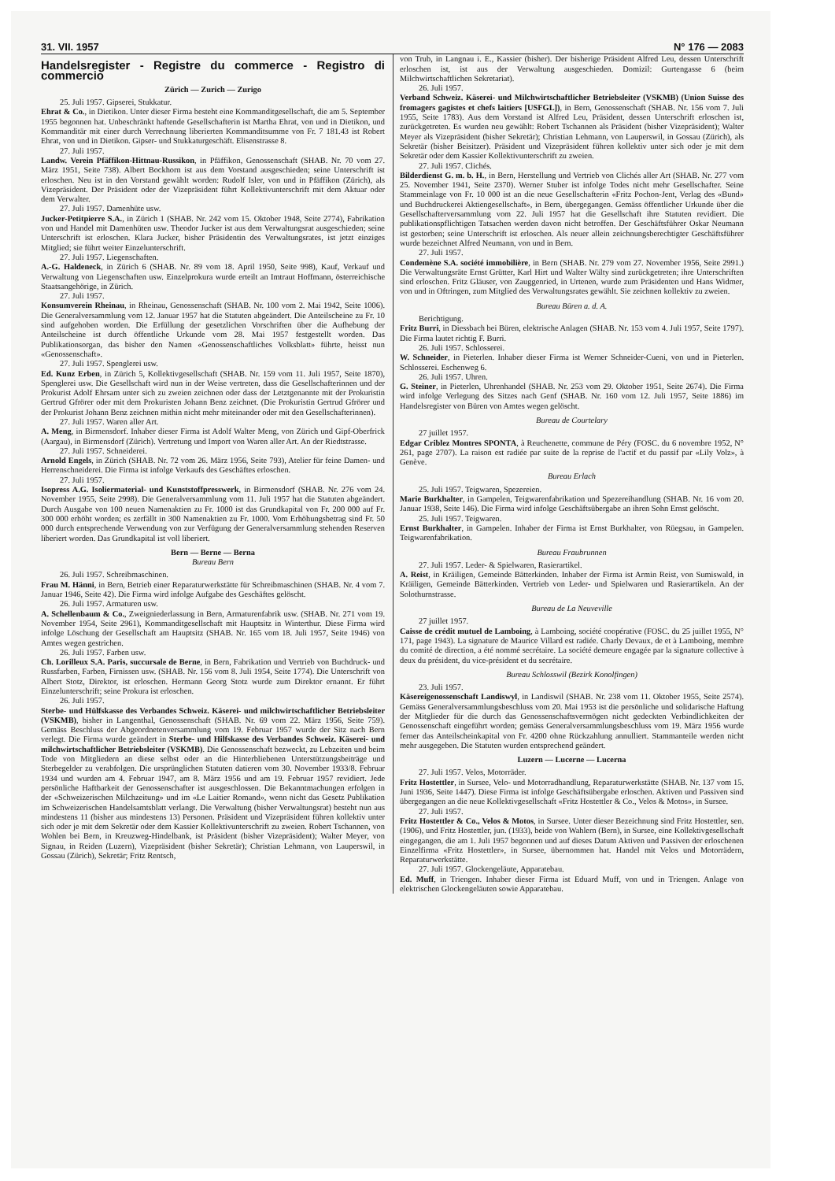31. VII. 1957 N° 176 — 2083
Handelsregister - Registre du commerce - Registro di commercio
Zürich — Zurich — Zurigo
25. Juli 1957. Gipserei, Stukkatur.
Ehrat & Co., in Dietikon. Unter dieser Firma besteht eine Kommanditgesellschaft, die am 5. September 1955 begonnen hat. Unbeschränkt haftende Gesellschafterin ist Martha Ehrat, von und in Dietikon, und Kommanditär mit einer durch Verrechnung liberierten Kommanditsumme von Fr. 7 181.43 ist Robert Ehrat, von und in Dietikon. Gipser- und Stukkaturgeschäft. Elisenstrasse 8.
27. Juli 1957.
Landw. Verein Pfäffikon-Hittnau-Russikon, in Pfäffikon, Genossenschaft (SHAB. Nr. 70 vom 27. März 1951, Seite 738). Albert Bockhorn ist aus dem Vorstand ausgeschieden; seine Unterschrift ist erloschen. Neu ist in den Vorstand gewählt worden: Rudolf Isler, von und in Pfäffikon (Zürich), als Vizepräsident. Der Präsident oder der Vizepräsident führt Kollektivunterschrift mit dem Aktuar oder dem Verwalter.
27. Juli 1957. Damenhüte usw.
Jucker-Petitpierre S.A., in Zürich 1 (SHAB. Nr. 242 vom 15. Oktober 1948, Seite 2774), Fabrikation von und Handel mit Damenhüten usw. Theodor Jucker ist aus dem Verwaltungsrat ausgeschieden; seine Unterschrift ist erloschen. Klara Jucker, bisher Präsidentin des Verwaltungsrates, ist jetzt einziges Mitglied; sie führt weiter Einzelunterschrift.
27. Juli 1957. Liegenschaften.
A.-G. Haldeneck, in Zürich 6 (SHAB. Nr. 89 vom 18. April 1950, Seite 998), Kauf, Verkauf und Verwaltung von Liegenschaften usw. Einzelprokura wurde erteilt an Imtraut Hoffmann, österreichische Staatsangehörige, in Zürich.
27. Juli 1957.
Konsumverein Rheinau, in Rheinau, Genossenschaft (SHAB. Nr. 100 vom 2. Mai 1942, Seite 1006). Die Generalversammlung vom 12. Januar 1957 hat die Statuten abgeändert. Die Anteilscheine zu Fr. 10 sind aufgehoben worden. Die Erfüllung der gesetzlichen Vorschriften über die Aufhebung der Anteilscheine ist durch öffentliche Urkunde vom 28. Mai 1957 festgestellt worden. Das Publikationsorgan, das bisher den Namen «Genossenschaftliches Volksblatt» führte, heisst nun «Genossenschaft».
27. Juli 1957. Spenglerei usw.
Ed. Kunz Erben, in Zürich 5, Kollektivgesellschaft (SHAB. Nr. 159 vom 11. Juli 1957, Seite 1870), Spenglerei usw. Die Gesellschaft wird nun in der Weise vertreten, dass die Gesellschafterinnen und der Prokurist Adolf Ehrsam unter sich zu zweien zeichnen oder dass der Letztgenannte mit der Prokuristin Gertrud Gfrörer oder mit dem Prokuristen Johann Benz zeichnet. (Die Prokuristin Gertrud Gfrörer und der Prokurist Johann Benz zeichnen mithin nicht mehr miteinander oder mit den Gesellschafterinnen).
27. Juli 1957. Waren aller Art.
A. Meng, in Birmensdorf. Inhaber dieser Firma ist Adolf Walter Meng, von Zürich und Gipf-Oberfrick (Aargau), in Birmensdorf (Zürich). Vertretung und Import von Waren aller Art. An der Riedtstrasse.
27. Juli 1957. Schneiderei.
Arnold Engels, in Zürich (SHAB. Nr. 72 vom 26. März 1956, Seite 793), Atelier für feine Damen- und Herrenschneiderei. Die Firma ist infolge Verkaufs des Geschäftes erloschen.
27. Juli 1957.
Isopress A.G. Isoliermaterial- und Kunststoffpresswerk, in Birmensdorf (SHAB. Nr. 276 vom 24. November 1955, Seite 2998). Die Generalversammlung vom 11. Juli 1957 hat die Statuten abgeändert. Durch Ausgabe von 100 neuen Namenaktien zu Fr. 1000 ist das Grundkapital von Fr. 200 000 auf Fr. 300 000 erhöht worden; es zerfällt in 300 Namenaktien zu Fr. 1000. Vom Erhöhungsbetrag sind Fr. 50 000 durch entsprechende Verwendung von zur Verfügung der Generalversammlung stehenden Reserven liberiert worden. Das Grundkapital ist voll liberiert.
Bern — Berne — Berna
Bureau Bern
26. Juli 1957. Schreibmaschinen.
Frau M. Hänni, in Bern, Betrieb einer Reparaturwerkstätte für Schreibmaschinen (SHAB. Nr. 4 vom 7. Januar 1946, Seite 42). Die Firma wird infolge Aufgabe des Geschäftes gelöscht.
26. Juli 1957. Armaturen usw.
A. Schellenbaum & Co., Zweigniederlassung in Bern, Armaturenfabrik usw. (SHAB. Nr. 271 vom 19. November 1954, Seite 2961), Kommanditgesellschaft mit Hauptsitz in Winterthur. Diese Firma wird infolge Löschung der Gesellschaft am Hauptsitz (SHAB. Nr. 165 vom 18. Juli 1957, Seite 1946) von Amtes wegen gestrichen.
26. Juli 1957. Farben usw.
Ch. Lorilleux S.A. Paris, succursale de Berne, in Bern, Fabrikation und Vertrieb von Buchdruck- und Russfarben, Farben, Firnissen usw. (SHAB. Nr. 156 vom 8. Juli 1954, Seite 1774). Die Unterschrift von Albert Stotz, Direktor, ist erloschen. Hermann Georg Stotz wurde zum Direktor ernannt. Er führt Einzelunterschrift; seine Prokura ist erloschen.
26. Juli 1957.
Sterbe- und Hülfskasse des Verbandes Schweiz. Käserei- und milchwirtschaftlicher Betriebsleiter (VSKMB), bisher in Langenthal, Genossenschaft (SHAB. Nr. 69 vom 22. März 1956, Seite 759). Gemäss Beschluss der Abgeordnetenversammlung vom 19. Februar 1957 wurde der Sitz nach Bern verlegt. Die Firma wurde geändert in Sterbe- und Hilfskasse des Verbandes Schweiz. Käserei- und milchwirtschaftlicher Betriebsleiter (VSKMB). Die Genossenschaft bezweckt, zu Lebzeiten und beim Tode von Mitgliedern an diese selbst oder an die Hinterbliebenen Unterstützungsbeiträge und Sterbegelder zu verabfolgen. Die ursprünglichen Statuten datieren vom 30. November 1933/8. Februar 1934 und wurden am 4. Februar 1947, am 8. März 1956 und am 19. Februar 1957 revidiert. Jede persönliche Haftbarkeit der Genossenschafter ist ausgeschlossen. Die Bekanntmachungen erfolgen in der «Schweizerischen Milchzeitung» und im «Le Laitier Romand», wenn nicht das Gesetz Publikation im Schweizerischen Handelsamtsblatt verlangt. Die Verwaltung (bisher Verwaltungsrat) besteht nun aus mindestens 11 (bisher aus mindestens 13) Personen. Präsident und Vizepräsident führen kollektiv unter sich oder je mit dem Sekretär oder dem Kassier Kollektivunterschrift zu zweien. Robert Tschannen, von Wohlen bei Bern, in Kreuzweg-Hindelbank, ist Präsident (bisher Vizepräsident); Walter Meyer, von Signau, in Reiden (Luzern), Vizepräsident (bisher Sekretär); Christian Lehmann, von Lauperswil, in Gossau (Zürich), Sekretär; Fritz Rentsch,
von Trub, in Langnau i. E., Kassier (bisher). Der bisherige Präsident Alfred Leu, dessen Unterschrift erloschen ist, ist aus der Verwaltung ausgeschieden. Domizil: Gurtengasse 6 (beim Milchwirtschaftlichen Sekretariat).
26. Juli 1957.
Verband Schweiz. Käserei- und Milchwirtschaftlicher Betriebsleiter (VSKMB) (Union Suisse des fromagers gagistes et chefs laitiers [USFGL]), in Bern, Genossenschaft (SHAB. Nr. 156 vom 7. Juli 1955, Seite 1783). Aus dem Vorstand ist Alfred Leu, Präsident, dessen Unterschrift erloschen ist, zurückgetreten. Es wurden neu gewählt: Robert Tschannen als Präsident (bisher Vizepräsident); Walter Meyer als Vizepräsident (bisher Sekretär); Christian Lehmann, von Lauperswil, in Gossau (Zürich), als Sekretär (bisher Beisitzer). Präsident und Vizepräsident führen kollektiv unter sich oder je mit dem Sekretär oder dem Kassier Kollektivunterschrift zu zweien.
27. Juli 1957. Clichés.
Bilderdienst G. m. b. H., in Bern, Herstellung und Vertrieb von Clichés aller Art (SHAB. Nr. 277 vom 25. November 1941, Seite 2370). Werner Stuber ist infolge Todes nicht mehr Gesellschafter. Seine Stammeinlage von Fr. 10 000 ist an die neue Gesellschafterin «Fritz Pochon-Jent, Verlag des «Bund» und Buchdruckerei Aktiengesellschaft», in Bern, übergegangen. Gemäss öffentlicher Urkunde über die Gesellschafterversammlung vom 22. Juli 1957 hat die Gesellschaft ihre Statuten revidiert. Die publikationspflichtigen Tatsachen werden davon nicht betroffen. Der Geschäftsführer Oskar Neumann ist gestorben; seine Unterschrift ist erloschen. Als neuer allein zeichnungsberechtigter Geschäftsführer wurde bezeichnet Alfred Neumann, von und in Bern.
27. Juli 1957.
Condemène S.A. société immobilière, in Bern (SHAB. Nr. 279 vom 27. November 1956, Seite 2991.) Die Verwaltungsräte Ernst Grütter, Karl Hirt und Walter Wälty sind zurückgetreten; ihre Unterschriften sind erloschen. Fritz Gläuser, von Zauggenried, in Urtenen, wurde zum Präsidenten und Hans Widmer, von und in Oftringen, zum Mitglied des Verwaltungsrates gewählt. Sie zeichnen kollektiv zu zweien.
Bureau Büren a. d. A.
Berichtigung.
Fritz Burri, in Diessbach bei Büren, elektrische Anlagen (SHAB. Nr. 153 vom 4. Juli 1957, Seite 1797). Die Firma lautet richtig F. Burri.
26. Juli 1957. Schlosserei.
W. Schneider, in Pieterlen. Inhaber dieser Firma ist Werner Schneider-Cueni, von und in Pieterlen. Schlosserei. Eschenweg 6.
26. Juli 1957. Uhren.
G. Steiner, in Pieterlen, Uhrenhandel (SHAB. Nr. 253 vom 29. Oktober 1951, Seite 2674). Die Firma wird infolge Verlegung des Sitzes nach Genf (SHAB. Nr. 160 vom 12. Juli 1957, Seite 1886) im Handelsregister von Büren von Amtes wegen gelöscht.
Bureau de Courtelary
27 juillet 1957.
Edgar Criblez Montres SPONTA, à Reuchenette, commune de Péry (FOSC. du 6 novembre 1952, N° 261, page 2707). La raison est radiée par suite de la reprise de l'actif et du passif par «Lily Volz», à Genève.
Bureau Erlach
25. Juli 1957. Teigwaren, Spezereien.
Marie Burkhalter, in Gampelen, Teigwarenfabrikation und Spezereihandlung (SHAB. Nr. 16 vom 20. Januar 1938, Seite 146). Die Firma wird infolge Geschäftsübergabe an ihren Sohn Ernst gelöscht.
25. Juli 1957. Teigwaren.
Ernst Burkhalter, in Gampelen. Inhaber der Firma ist Ernst Burkhalter, von Rüegsau, in Gampelen. Teigwarenfabrikation.
Bureau Fraubrunnen
27. Juli 1957. Leder- & Spielwaren, Rasierartikel.
A. Reist, in Kräiligen, Gemeinde Bätterkinden. Inhaber der Firma ist Armin Reist, von Sumiswald, in Kräiligen, Gemeinde Bätterkinden. Vertrieb von Leder- und Spielwaren und Rasierartikeln. An der Solothurnstrasse.
Bureau de La Neuveville
27 juillet 1957.
Caisse de crédit mutuel de Lamboing, à Lamboing, société coopérative (FOSC. du 25 juillet 1955, N° 171, page 1943). La signature de Maurice Villard est radiée. Charly Devaux, de et à Lamboing, membre du comité de direction, a été nommé secrétaire. La société demeure engagée par la signature collective à deux du président, du vice-président et du secrétaire.
Bureau Schlosswil (Bezirk Konolfingen)
23. Juli 1957.
Käsereigenossenschaft Landiswyl, in Landiswil (SHAB. Nr. 238 vom 11. Oktober 1955, Seite 2574). Gemäss Generalversammlungsbeschluss vom 20. Mai 1953 ist die persönliche und solidarische Haftung der Mitglieder für die durch das Genossenschaftsvermögen nicht gedeckten Verbindlichkeiten der Genossenschaft eingeführt worden; gemäss Generalversammlungsbeschluss vom 19. März 1956 wurde ferner das Anteilscheinkapital von Fr. 4200 ohne Rückzahlung annulliert. Stammanteile werden nicht mehr ausgegeben. Die Statuten wurden entsprechend geändert.
Luzern — Lucerne — Lucerna
27. Juli 1957. Velos, Motorräder.
Fritz Hostettler, in Sursee, Velo- und Motorradhandlung, Reparaturwerkstätte (SHAB. Nr. 137 vom 15. Juni 1936, Seite 1447). Diese Firma ist infolge Geschäftsübergabe erloschen. Aktiven und Passiven sind übergegangen an die neue Kollektivgesellschaft «Fritz Hostettler & Co., Velos & Motos», in Sursee.
27. Juli 1957.
Fritz Hostettler & Co., Velos & Motos, in Sursee. Unter dieser Bezeichnung sind Fritz Hostettler, sen. (1906), und Fritz Hostettler, jun. (1933), beide von Wahlern (Bern), in Sursee, eine Kollektivgesellschaft eingegangen, die am 1. Juli 1957 begonnen und auf dieses Datum Aktiven und Passiven der erloschenen Einzelfirma «Fritz Hostettler», in Sursee, übernommen hat. Handel mit Velos und Motorrädern, Reparaturwerkstätte.
27. Juli 1957. Glockengeläute, Apparatebau.
Ed. Muff, in Triengen. Inhaber dieser Firma ist Eduard Muff, von und in Triengen. Anlage von elektrischen Glockengeläuten sowie Apparatebau.